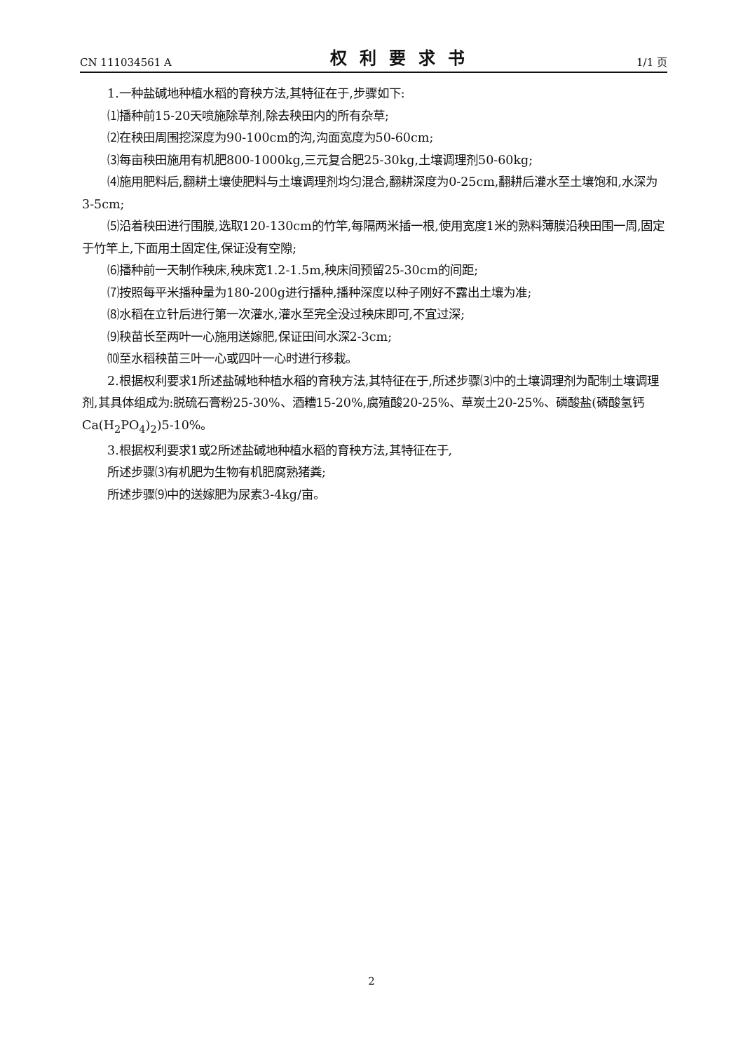CN 111034561 A 权利要求书 1/1 页
1.一种盐碱地种植水稻的育秧方法,其特征在于,步骤如下:
⑴播种前15-20天喷施除草剂,除去秧田内的所有杂草;
⑵在秧田周围挖深度为90-100cm的沟,沟面宽度为50-60cm;
⑶每亩秧田施用有机肥800-1000kg,三元复合肥25-30kg,土壤调理剂50-60kg;
⑷施用肥料后,翻耕土壤使肥料与土壤调理剂均匀混合,翻耕深度为0-25cm,翻耕后灌水至土壤饱和,水深为3-5cm;
⑸沿着秧田进行围膜,选取120-130cm的竹竿,每隔两米插一根,使用宽度1米的熟料薄膜沿秧田围一周,固定于竹竿上,下面用土固定住,保证没有空隙;
⑹播种前一天制作秧床,秧床宽1.2-1.5m,秧床间预留25-30cm的间距;
⑺按照每平米播种量为180-200g进行播种,播种深度以种子刚好不露出土壤为准;
⑻水稻在立针后进行第一次灌水,灌水至完全没过秧床即可,不宜过深;
⑼秧苗长至两叶一心施用送嫁肥,保证田间水深2-3cm;
⑽至水稻秧苗三叶一心或四叶一心时进行移栽。
2.根据权利要求1所述盐碱地种植水稻的育秧方法,其特征在于,所述步骤⑶中的土壤调理剂为配制土壤调理剂,其具体组成为:脱硫石膏粉25-30%、酒糟15-20%,腐殖酸20-25%、草炭土20-25%、磷酸盐(磷酸氢钙Ca(H<sub>2</sub>PO<sub>4</sub>)<sub>2</sub>)5-10%。
3.根据权利要求1或2所述盐碱地种植水稻的育秧方法,其特征在于,
所述步骤⑶有机肥为生物有机肥腐熟猪粪;
所述步骤⑼中的送嫁肥为尿素3-4kg/亩。
2